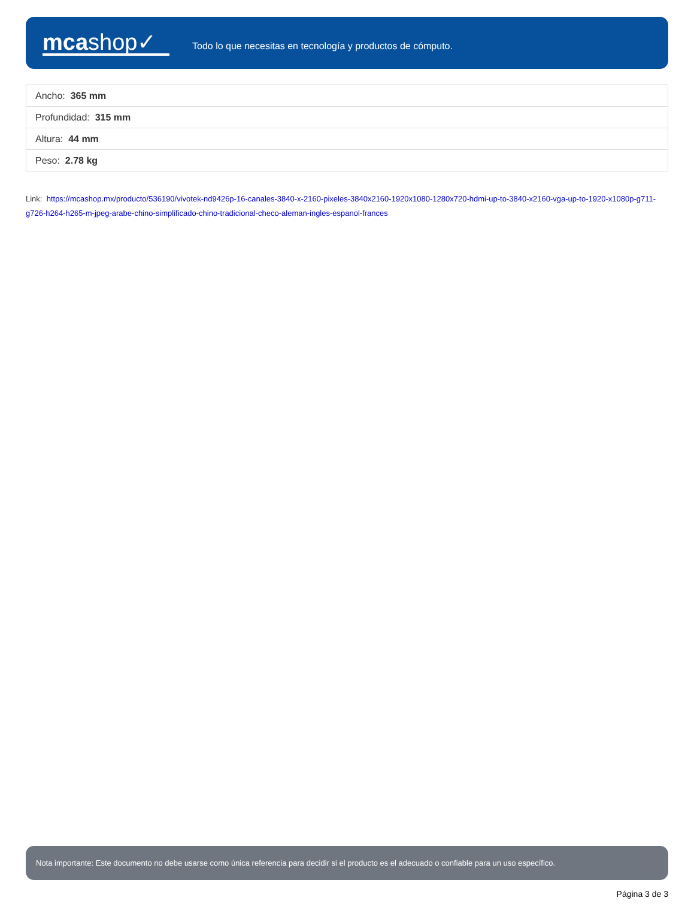mcashop✓
Todo lo que necesitas en tecnología y productos de cómputo.
| Ancho: 365 mm |
| Profundidad: 315 mm |
| Altura: 44 mm |
| Peso: 2.78 kg |
Link: https://mcashop.mx/producto/536190/vivotek-nd9426p-16-canales-3840-x-2160-pixeles-3840x2160-1920x1080-1280x720-hdmi-up-to-3840-x2160-vga-up-to-1920-x1080p-g711-g726-h264-h265-m-jpeg-arabe-chino-simplificado-chino-tradicional-checo-aleman-ingles-espanol-frances
Nota importante: Este documento no debe usarse como única referencia para decidir si el producto es el adecuado o confiable para un uso específico.
Página 3 de 3